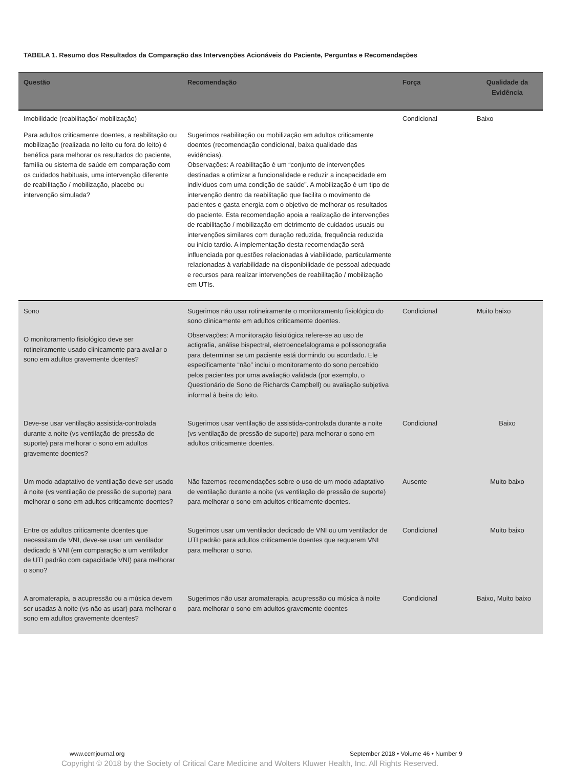TABELA 1. Resumo dos Resultados da Comparação das Intervenções Acionáveis do Paciente, Perguntas e Recomendações
| Questão | Recomendação | Força | Qualidade da Evidência |
| --- | --- | --- | --- |
| Imobilidade (reabilitação/ mobilização) | | Condicional | Baixo |
| Para adultos criticamente doentes, a reabilitação ou mobilização (realizada no leito ou fora do leito) é benéfica para melhorar os resultados do paciente, família ou sistema de saúde em comparação com os cuidados habituais, uma intervenção diferente de reabilitação / mobilização, placebo ou intervenção simulada? | Sugerimos reabilitação ou mobilização em adultos criticamente doentes (recomendação condicional, baixa qualidade das evidências). Observações: A reabilitação é um “conjunto de intervenções destinadas a otimizar a funcionalidade e reduzir a incapacidade em indivíduos com uma condição de saúde”. A mobilização é um tipo de intervenção dentro da reabilitação que facilita o movimento de pacientes e gasta energia com o objetivo de melhorar os resultados do paciente. Esta recomendação apoia a realização de intervenções de reabilitação / mobilização em detrimento de cuidados usuais ou intervenções similares com duração reduzida, frequência reduzida ou início tardio. A implementação desta recomendação será influenciada por questões relacionadas à viabilidade, particularmente relacionadas à variabilidade na disponibilidade de pessoal adequado e recursos para realizar intervenções de reabilitação / mobilização em UTIs. | | |
| Sono O monitoramento fisiológico deve ser rotineiramente usado clinicamente para avaliar o sono em adultos gravemente doentes? | Sugerimos não usar rotineiramente o monitoramento fisiológico do sono clinicamente em adultos criticamente doentes. Observações: A monitoração fisiológica refere-se ao uso de actigrafia, análise bispectral, eletroencefalograma e polissonografia para determinar se um paciente está dormindo ou acordado. Ele especificamente “não” inclui o monitoramento do sono percebido pelos pacientes por uma avaliação validada (por exemplo, o Questionário de Sono de Richards Campbell) ou avaliação subjetiva informal à beira do leito. | Condicional | Muito baixo |
| Deve-se usar ventilação assistida-controlada durante a noite (vs ventilação de pressão de suporte) para melhorar o sono em adultos gravemente doentes? | Sugerimos usar ventilação de assistida-controlada durante a noite (vs ventilação de pressão de suporte) para melhorar o sono em adultos criticamente doentes. | Condicional | Baixo |
| Um modo adaptativo de ventilação deve ser usado à noite (vs ventilação de pressão de suporte) para melhorar o sono em adultos criticamente doentes? | Não fazemos recomendações sobre o uso de um modo adaptativo de ventilação durante a noite (vs ventilação de pressão de suporte) para melhorar o sono em adultos criticamente doentes. | Ausente | Muito baixo |
| Entre os adultos criticamente doentes que necessitam de VNI, deve-se usar um ventilador dedicado à VNI (em comparação a um ventilador de UTI padrão com capacidade VNI) para melhorar o sono? | Sugerimos usar um ventilador dedicado de VNI ou um ventilador de UTI padrão para adultos criticamente doentes que requerem VNI para melhorar o sono. | Condicional | Muito baixo |
| A aromaterapia, a acupressão ou a música devem ser usadas à noite (vs não as usar) para melhorar o sono em adultos gravemente doentes? | Sugerimos não usar aromaterapia, acupressão ou música à noite para melhorar o sono em adultos gravemente doentes | Condicional | Baixo, Muito baixo |
www.ccmjournal.org
September 2018 • Volume 46 • Number 9
Copyright © 2018 by the Society of Critical Care Medicine and Wolters Kluwer Health, Inc. All Rights Reserved.